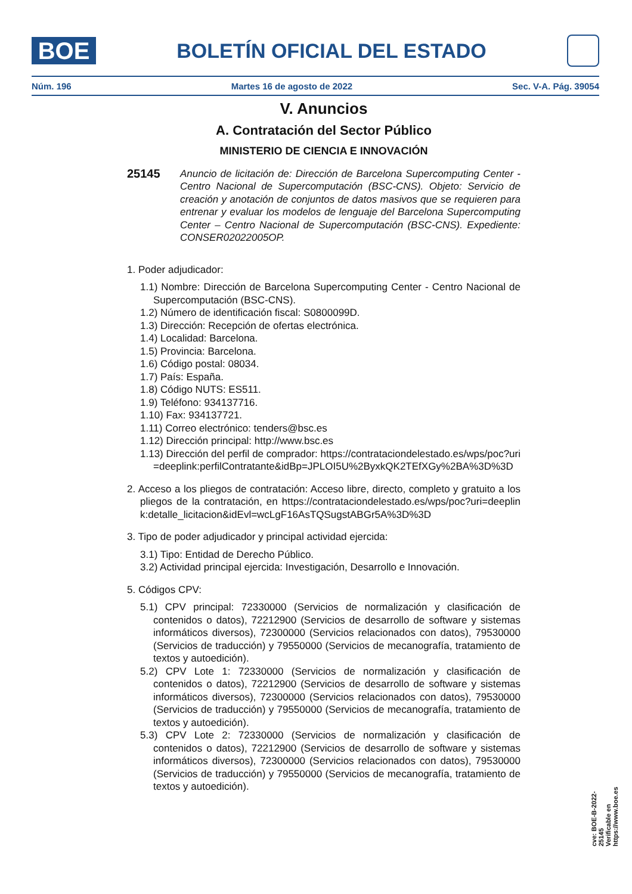BOE
BOLETÍN OFICIAL DEL ESTADO
Núm. 196 Martes 16 de agosto de 2022 Sec. V-A. Pág. 39054
V. Anuncios
A. Contratación del Sector Público
MINISTERIO DE CIENCIA E INNOVACIÓN
25145
Anuncio de licitación de: Dirección de Barcelona Supercomputing Center - Centro Nacional de Supercomputación (BSC-CNS). Objeto: Servicio de creación y anotación de conjuntos de datos masivos que se requieren para entrenar y evaluar los modelos de lenguaje del Barcelona Supercomputing Center – Centro Nacional de Supercomputación (BSC-CNS). Expediente: CONSER02022005OP.
1. Poder adjudicador:
1.1) Nombre: Dirección de Barcelona Supercomputing Center - Centro Nacional de Supercomputación (BSC-CNS).
1.2) Número de identificación fiscal: S0800099D.
1.3) Dirección: Recepción de ofertas electrónica.
1.4) Localidad: Barcelona.
1.5) Provincia: Barcelona.
1.6) Código postal: 08034.
1.7) País: España.
1.8) Código NUTS: ES511.
1.9) Teléfono: 934137716.
1.10) Fax: 934137721.
1.11) Correo electrónico: tenders@bsc.es
1.12) Dirección principal: http://www.bsc.es
1.13) Dirección del perfil de comprador: https://contrataciondelestado.es/wps/poc?uri=deeplink:perfilContratante&idBp=JPLOI5U%2ByxkQK2TEfXGy%2BA%3D%3D
2. Acceso a los pliegos de contratación: Acceso libre, directo, completo y gratuito a los pliegos de la contratación, en https://contrataciondelestado.es/wps/poc?uri=deeplink:detalle_licitacion&idEvl=wcLgF16AsTQSugstABGr5A%3D%3D
3. Tipo de poder adjudicador y principal actividad ejercida:
3.1) Tipo: Entidad de Derecho Público.
3.2) Actividad principal ejercida: Investigación, Desarrollo e Innovación.
5. Códigos CPV:
5.1) CPV principal: 72330000 (Servicios de normalización y clasificación de contenidos o datos), 72212900 (Servicios de desarrollo de software y sistemas informáticos diversos), 72300000 (Servicios relacionados con datos), 79530000 (Servicios de traducción) y 79550000 (Servicios de mecanografía, tratamiento de textos y autoedición).
5.2) CPV Lote 1: 72330000 (Servicios de normalización y clasificación de contenidos o datos), 72212900 (Servicios de desarrollo de software y sistemas informáticos diversos), 72300000 (Servicios relacionados con datos), 79530000 (Servicios de traducción) y 79550000 (Servicios de mecanografía, tratamiento de textos y autoedición).
5.3) CPV Lote 2: 72330000 (Servicios de normalización y clasificación de contenidos o datos), 72212900 (Servicios de desarrollo de software y sistemas informáticos diversos), 72300000 (Servicios relacionados con datos), 79530000 (Servicios de traducción) y 79550000 (Servicios de mecanografía, tratamiento de textos y autoedición).
cve: BOE-B-2022-25145
Verificable en https://www.boe.es